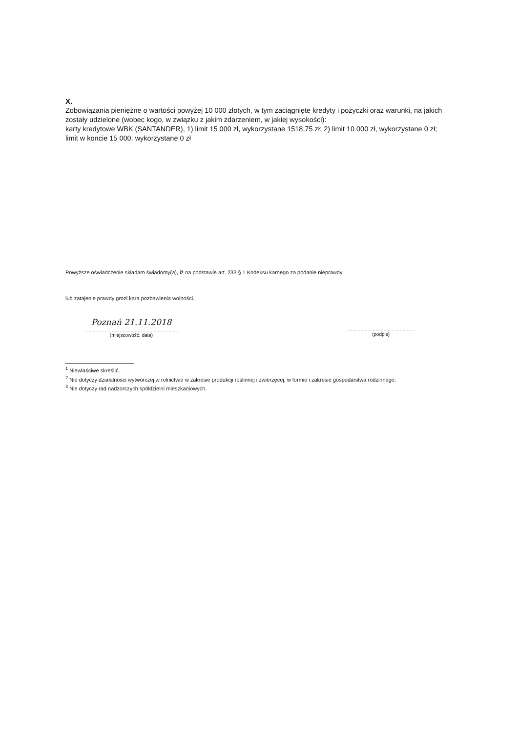X.
Zobowiązania pieniężne o wartości powyżej 10 000 złotych, w tym zaciągnięte kredyty i pożyczki oraz warunki, na jakich zostały udzielone (wobec kogo, w związku z jakim zdarzeniem, w jakiej wysokości):
karty kredytowe WBK (SANTANDER), 1) limit 15 000 zł, wykorzystane 1518,75 zł: 2) limit 10 000 zł, wykorzystane 0 zł; limit w koncie 15 000, wykorzystane 0 zł
Powyższe oświadczenie składam świadomy(a), iż na podstawie art. 233 § 1 Kodeksu karnego za podanie nieprawdy
lub zatajenie prawdy grozi kara pozbawienia wolności.
Poznań 21.11.2018
.....................................................................
(miejscowość, data)
..................................................
(podpis)
<sup>1</sup> Niewłaściwe skreślić.
<sup>2</sup> Nie dotyczy działalności wytwórczej w rolnictwie w zakresie produkcji roślinnej i zwierzęcej, w formie i zakresie gospodarstwa rodzinnego.
<sup>3</sup> Nie dotyczy rad nadzorczych spółdzielni mieszkaniowych.